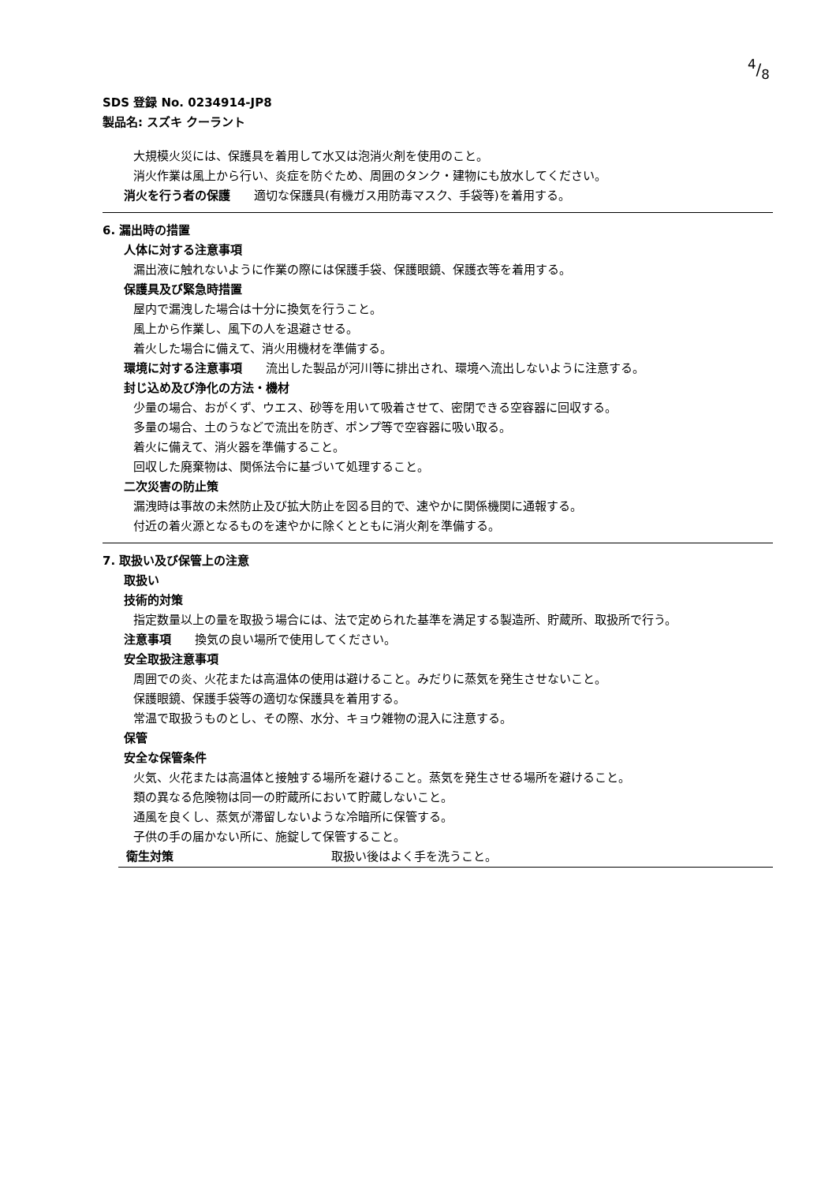4/8
SDS 登録 No. 0234914-JP8
製品名: スズキ クーラント
大規模火災には、保護具を着用して水又は泡消火剤を使用のこと。
消火作業は風上から行い、炎症を防ぐため、周囲のタンク・建物にも放水してください。
消火を行う者の保護　　適切な保護具(有機ガス用防毒マスク、手袋等)を着用する。
6. 漏出時の措置
人体に対する注意事項
漏出液に触れないように作業の際には保護手袋、保護眼鏡、保護衣等を着用する。
保護具及び緊急時措置
屋内で漏洩した場合は十分に換気を行うこと。
風上から作業し、風下の人を退避させる。
着火した場合に備えて、消火用機材を準備する。
環境に対する注意事項　　流出した製品が河川等に排出され、環境へ流出しないように注意する。
封じ込め及び浄化の方法・機材
少量の場合、おがくず、ウエス、砂等を用いて吸着させて、密閉できる空容器に回収する。
多量の場合、土のうなどで流出を防ぎ、ポンプ等で空容器に吸い取る。
着火に備えて、消火器を準備すること。
回収した廃棄物は、関係法令に基づいて処理すること。
二次災害の防止策
漏洩時は事故の未然防止及び拡大防止を図る目的で、速やかに関係機関に通報する。
付近の着火源となるものを速やかに除くとともに消火剤を準備する。
7. 取扱い及び保管上の注意
取扱い
技術的対策
指定数量以上の量を取扱う場合には、法で定められた基準を満足する製造所、貯蔵所、取扱所で行う。
注意事項　　換気の良い場所で使用してください。
安全取扱注意事項
周囲での炎、火花または高温体の使用は避けること。みだりに蒸気を発生させないこと。
保護眼鏡、保護手袋等の適切な保護具を着用する。
常温で取扱うものとし、その際、水分、キョウ雑物の混入に注意する。
保管
安全な保管条件
火気、火花または高温体と接触する場所を避けること。蒸気を発生させる場所を避けること。
類の異なる危険物は同一の貯蔵所において貯蔵しないこと。
通風を良くし、蒸気が滞留しないような冷暗所に保管する。
子供の手の届かない所に、施錠して保管すること。
衛生対策 取扱い後はよく手を洗うこと。